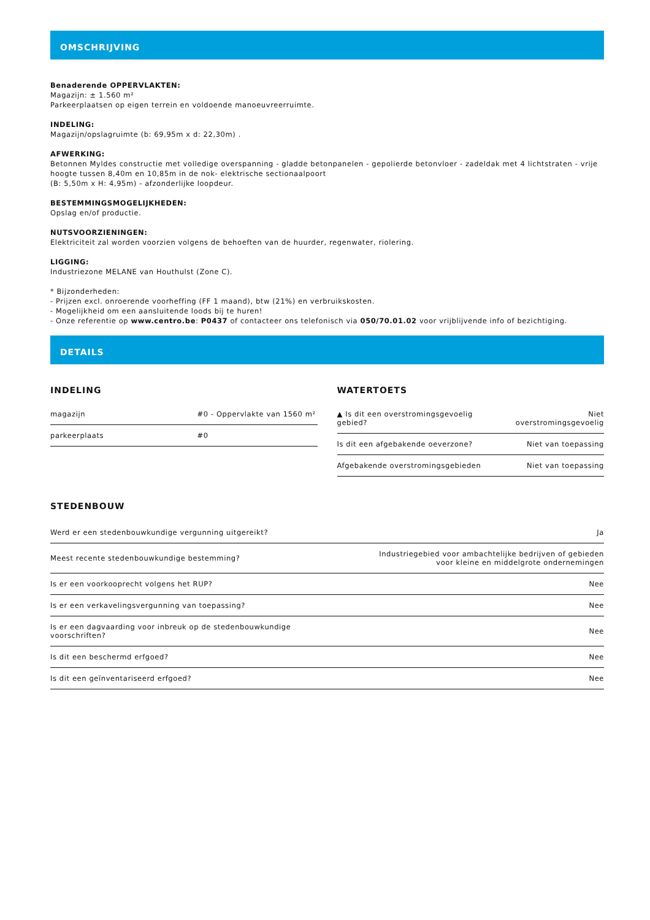OMSCHRIJVING
Benaderende OPPERVLAKTEN:
Magazijn: ± 1.560 m²
Parkeerplaatsen op eigen terrein en voldoende manoeuvreerruimte.
INDELING:
Magazijn/opslagruimte (b: 69,95m x d: 22,30m) .
AFWERKING:
Betonnen Myldes constructie met volledige overspanning - gladde betonpanelen - gepolierde betonvloer - zadeldak met 4 lichtstraten - vrije hoogte tussen 8,40m en 10,85m in de nok- elektrische sectionaalpoort
(B: 5,50m x H: 4,95m) - afzonderlijke loopdeur.
BESTEMMINGSMOGELIJKHEDEN:
Opslag en/of productie.
NUTSVOORZIENINGEN:
Elektriciteit zal worden voorzien volgens de behoeften van de huurder, regenwater, riolering.
LIGGING:
Industriezone MELANE van Houthulst (Zone C).
* Bijzonderheden:
- Prijzen excl. onroerende voorheffing (FF 1 maand), btw (21%) en verbruikskosten.
- Mogelijkheid om een aansluitende loods bij te huren!
- Onze referentie op www.centro.be: P0437 of contacteer ons telefonisch via 050/70.01.02 voor vrijblijvende info of bezichtiging.
DETAILS
INDELING
| magazijn | #0 - Oppervlakte van 1560 m² |
| parkeerplaats | #0 |
WATERTOETS
| ▲ Is dit een overstromingsgevoelig gebied? | Niet overstromingsgevoelig |
| Is dit een afgebakende oeverzone? | Niet van toepassing |
| Afgebakende overstromingsgebieden | Niet van toepassing |
STEDENBOUW
| Werd er een stedenbouwkundige vergunning uitgereikt? | Ja |
| Meest recente stedenbouwkundige bestemming? | Industriegebied voor ambachtelijke bedrijven of gebieden voor kleine en middelgrote ondernemingen |
| Is er een voorkooprecht volgens het RUP? | Nee |
| Is er een verkavelingsvergunning van toepassing? | Nee |
| Is er een dagvaarding voor inbreuk op de stedenbouwkundige voorschriften? | Nee |
| Is dit een beschermd erfgoed? | Nee |
| Is dit een geïnventariseerd erfgoed? | Nee |